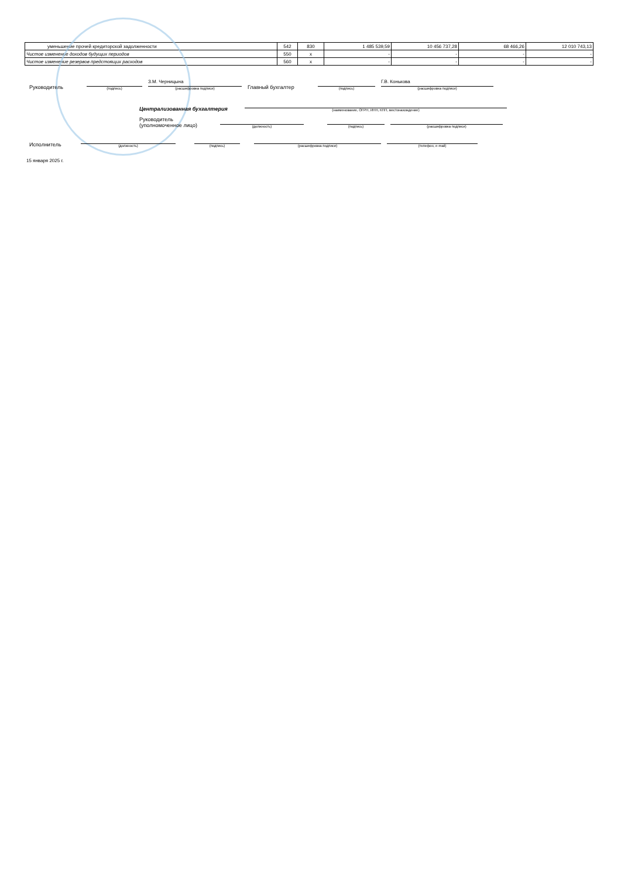| уменьшение прочей кредиторской задолженности | 542 | 830 | 1 485 539,59 | 10 456 737,28 | 68 466,26 | 12 010 743,13 |
| Чистое изменение доходов будущих периодов | 550 | x | - | - | - | - |
| Чистое изменение резервов предстоящих расходов | 560 | x | - | - | - | - |
Руководитель
(подпись)
З.М. Черницына
(расшифровка подписи)
Главный бухгалтер
(подпись)
Г.В. Конькова
(расшифровка подписи)
Централизованная бухгалтерия
(наименование, ОГРН, ИНН, КПП, местонахождение)
Руководитель
(уполномоченное лицо)
(должность)
(подпись)
(расшифровка подписи)
Исполнитель
(должность)
(подпись)
(расшифровка подписи)
(телефон, e-mail)
15 января 2025 г.